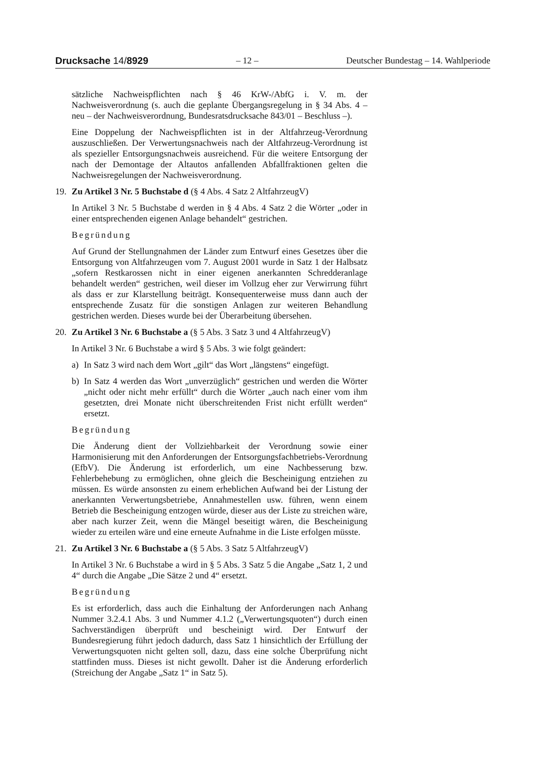Drucksache 14/8929 – 12 – Deutscher Bundestag – 14. Wahlperiode
sätzliche Nachweispflichten nach § 46 KrW-/AbfG i. V. m. der Nachweisverordnung (s. auch die geplante Übergangsregelung in § 34 Abs. 4 – neu – der Nachweisverordnung, Bundesratsdrucksache 843/01 – Beschluss –).
Eine Doppelung der Nachweispflichten ist in der Altfahrzeug-Verordnung auszuschließen. Der Verwertungsnachweis nach der Altfahrzeug-Verordnung ist als spezieller Entsorgungsnachweis ausreichend. Für die weitere Entsorgung der nach der Demontage der Altautos anfallenden Abfallfraktionen gelten die Nachweisregelungen der Nachweisverordnung.
19. Zu Artikel 3 Nr. 5 Buchstabe d (§ 4 Abs. 4 Satz 2 AltfahrzeugV)
In Artikel 3 Nr. 5 Buchstabe d werden in § 4 Abs. 4 Satz 2 die Wörter „oder in einer entsprechenden eigenen Anlage behandelt“ gestrichen.
Begründung
Auf Grund der Stellungnahmen der Länder zum Entwurf eines Gesetzes über die Entsorgung von Altfahrzeugen vom 7. August 2001 wurde in Satz 1 der Halbsatz „sofern Restkarossen nicht in einer eigenen anerkannten Schredderanlage behandelt werden“ gestrichen, weil dieser im Vollzug eher zur Verwirrung führt als dass er zur Klarstellung beiträgt. Konsequenterweise muss dann auch der entsprechende Zusatz für die sonstigen Anlagen zur weiteren Behandlung gestrichen werden. Dieses wurde bei der Überarbeitung übersehen.
20. Zu Artikel 3 Nr. 6 Buchstabe a (§ 5 Abs. 3 Satz 3 und 4 AltfahrzeugV)
In Artikel 3 Nr. 6 Buchstabe a wird § 5 Abs. 3 wie folgt geändert:
a) In Satz 3 wird nach dem Wort „gilt“ das Wort „längstens“ eingefügt.
b) In Satz 4 werden das Wort „unverzüglich“ gestrichen und werden die Wörter „nicht oder nicht mehr erfüllt“ durch die Wörter „auch nach einer vom ihm gesetzten, drei Monate nicht überschreitenden Frist nicht erfüllt werden“ ersetzt.
Begründung
Die Änderung dient der Vollziehbarkeit der Verordnung sowie einer Harmonisierung mit den Anforderungen der Entsorgungsfachbetriebs-Verordnung (EfbV). Die Änderung ist erforderlich, um eine Nachbesserung bzw. Fehlerbehebung zu ermöglichen, ohne gleich die Bescheinigung entziehen zu müssen. Es würde ansonsten zu einem erheblichen Aufwand bei der Listung der anerkannten Verwertungsbetriebe, Annahmestellen usw. führen, wenn einem Betrieb die Bescheinigung entzogen würde, dieser aus der Liste zu streichen wäre, aber nach kurzer Zeit, wenn die Mängel beseitigt wären, die Bescheinigung wieder zu erteilen wäre und eine erneute Aufnahme in die Liste erfolgen müsste.
21. Zu Artikel 3 Nr. 6 Buchstabe a (§ 5 Abs. 3 Satz 5 AltfahrzeugV)
In Artikel 3 Nr. 6 Buchstabe a wird in § 5 Abs. 3 Satz 5 die Angabe „Satz 1, 2 und 4“ durch die Angabe „Die Sätze 2 und 4“ ersetzt.
Begründung
Es ist erforderlich, dass auch die Einhaltung der Anforderungen nach Anhang Nummer 3.2.4.1 Abs. 3 und Nummer 4.1.2 („Verwertungsquoten“) durch einen Sachverständigen überprüft und bescheinigt wird. Der Entwurf der Bundesregierung führt jedoch dadurch, dass Satz 1 hinsichtlich der Erfüllung der Verwertungsquoten nicht gelten soll, dazu, dass eine solche Überprüfung nicht stattfinden muss. Dieses ist nicht gewollt. Daher ist die Änderung erforderlich (Streichung der Angabe „Satz 1“ in Satz 5).